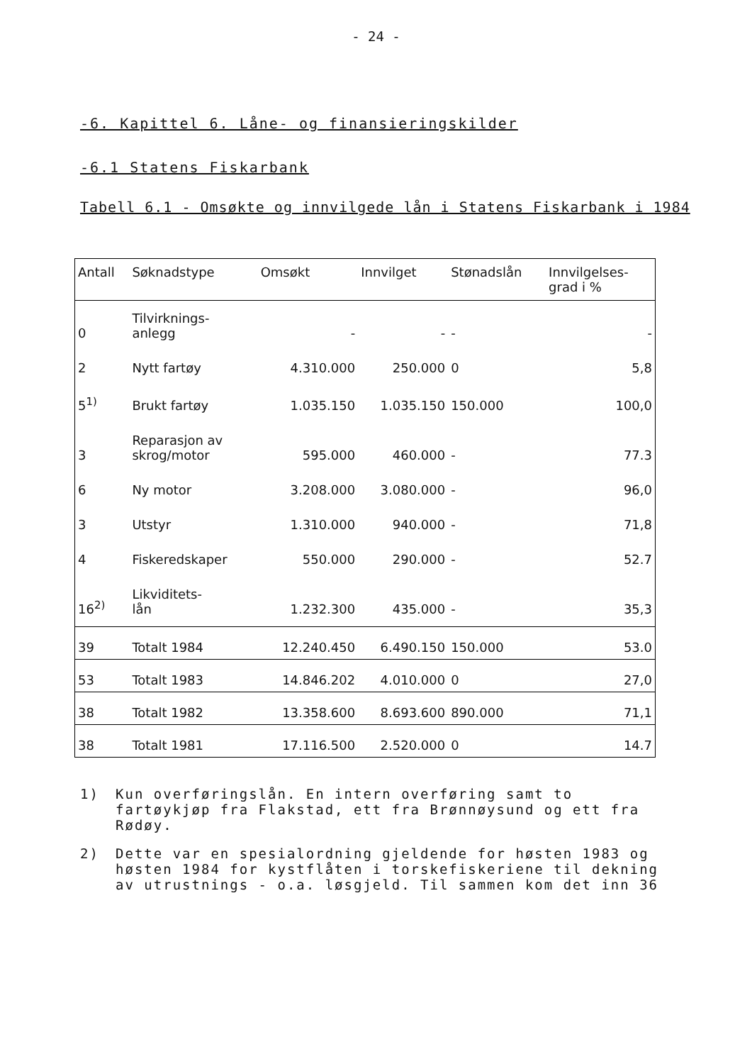- 24 -
-6. Kapittel 6. Låne- og finansieringskilder
-6.1 Statens Fiskarbank
Tabell 6.1 - Omsøkte og innvilgede lån i Statens Fiskarbank i 1984
| Antall | Søknadstype | Omsøkt | Innvilget | Stønadslån | Innvilgelses- grad i % |
| --- | --- | --- | --- | --- | --- |
| 0 | Tilvirknings- anlegg | - | - | - | - |
| 2 | Nytt fartøy | 4.310.000 | 250.000 | 0 | 5,8 |
| 5<sup>1)</sup> | Brukt fartøy | 1.035.150 | 1.035.150 | 150.000 | 100,0 |
| 3 | Reparasjon av skrog/motor | 595.000 | 460.000 | - | 77.3 |
| 6 | Ny motor | 3.208.000 | 3.080.000 | - | 96,0 |
| 3 | Utstyr | 1.310.000 | 940.000 | - | 71,8 |
| 4 | Fiskeredskaper | 550.000 | 290.000 | - | 52.7 |
| 16<sup>2)</sup> | Likviditets- lån | 1.232.300 | 435.000 | - | 35,3 |
| 39 | Totalt 1984 | 12.240.450 | 6.490.150 | 150.000 | 53.0 |
| 53 | Totalt 1983 | 14.846.202 | 4.010.000 | 0 | 27,0 |
| 38 | Totalt 1982 | 13.358.600 | 8.693.600 | 890.000 | 71,1 |
| 38 | Totalt 1981 | 17.116.500 | 2.520.000 | 0 | 14.7 |
1) Kun overføringslån. En intern overføring samt to fartøykjøp fra Flakstad, ett fra Brønnøysund og ett fra Rødøy.
2) Dette var en spesialordning gjeldende for høsten 1983 og høsten 1984 for kystflåten i torskefiskeriene til dekning av utrustnings - o.a. løsgjeld. Til sammen kom det inn 36